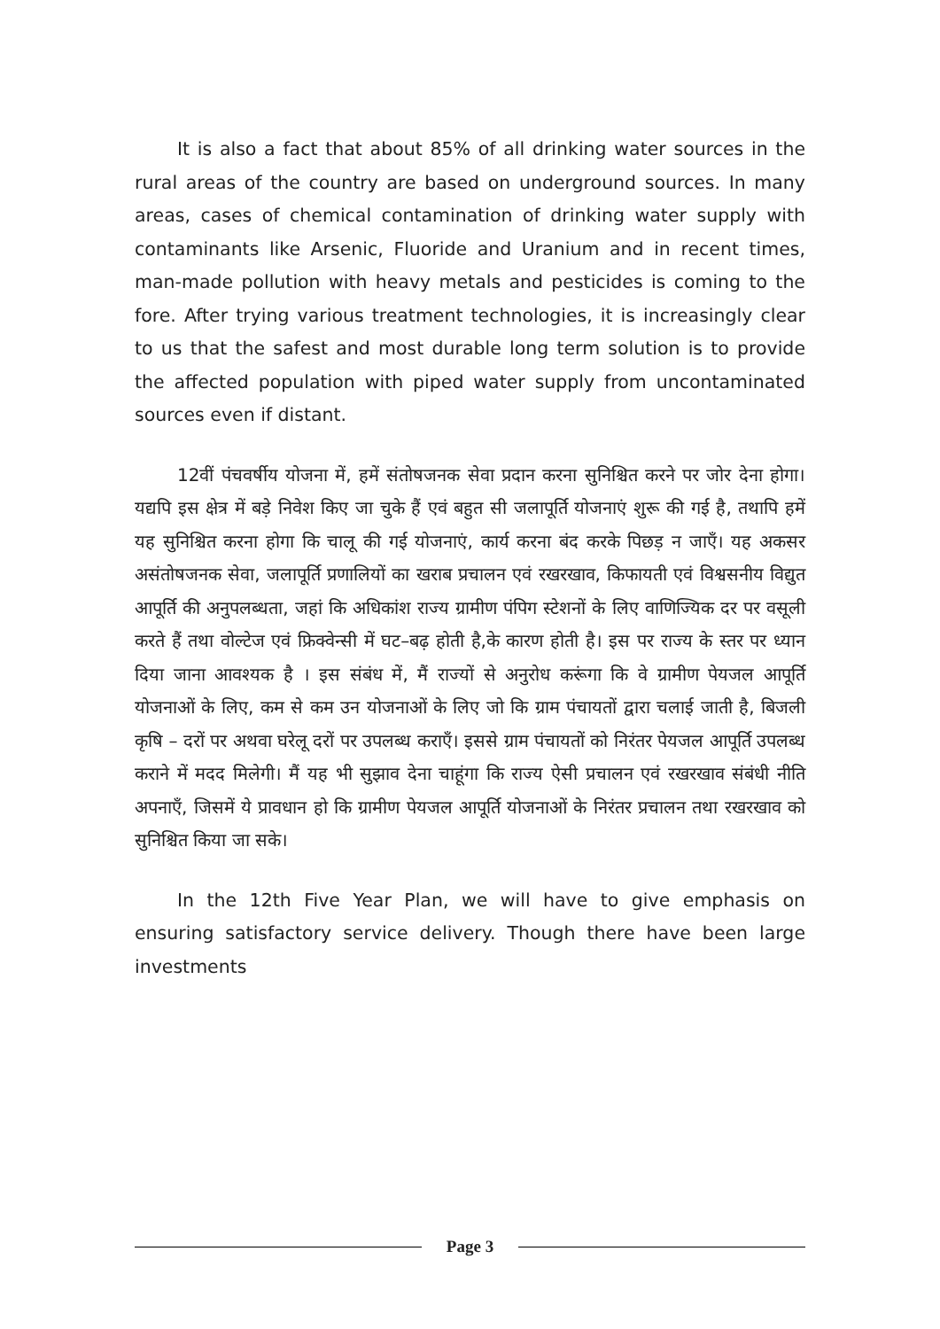It is also a fact that about 85% of all drinking water sources in the rural areas of the country are based on underground sources. In many areas, cases of chemical contamination of drinking water supply with contaminants like Arsenic, Fluoride and Uranium and in recent times, man-made pollution with heavy metals and pesticides is coming to the fore. After trying various treatment technologies, it is increasingly clear to us that the safest and most durable long term solution is to provide the affected population with piped water supply from uncontaminated sources even if distant.
12वीं पंचवर्षीय योजना में, हमें संतोषजनक सेवा प्रदान करना सुनिश्चित करने पर जोर देना होगा। यद्यपि इस क्षेत्र में बड़े निवेश किए जा चुके हैं एवं बहुत सी जलापूर्ति योजनाएं शुरू की गई है, तथापि हमें यह सुनिश्चित करना होगा कि चालू की गई योजनाएं, कार्य करना बंद करके पिछड़ न जाएँ। यह अकसर असंतोषजनक सेवा, जलापूर्ति प्रणालियों का खराब प्रचालन एवं रखरखाव, किफायती एवं विश्वसनीय विद्युत आपूर्ति की अनुपलब्धता, जहां कि अधिकांश राज्य ग्रामीण पंपिग स्टेशनों के लिए वाणिज्यिक दर पर वसूली करते हैं तथा वोल्टेज एवं फ्रिक्वेन्सी में घट–बढ़ होती है,के कारण होती है। इस पर राज्य के स्तर पर ध्यान दिया जाना आवश्यक है । इस संबंध में, मैं राज्यों से अनुरोध करूंगा कि वे ग्रामीण पेयजल आपूर्ति योजनाओं के लिए, कम से कम उन योजनाओं के लिए जो कि ग्राम पंचायतों द्वारा चलाई जाती है, बिजली कृषि – दरों पर अथवा घरेलू दरों पर उपलब्ध कराएँ। इससे ग्राम पंचायतों को निरंतर पेयजल आपूर्ति उपलब्ध कराने में मदद मिलेगी। मैं यह भी सुझाव देना चाहूंगा कि राज्य ऐसी प्रचालन एवं रखरखाव संबंधी नीति अपनाएँ, जिसमें ये प्रावधान हो कि ग्रामीण पेयजल आपूर्ति योजनाओं के निरंतर प्रचालन तथा रखरखाव को सुनिश्चित किया जा सके।
In the 12th Five Year Plan, we will have to give emphasis on ensuring satisfactory service delivery. Though there have been large investments
Page 3